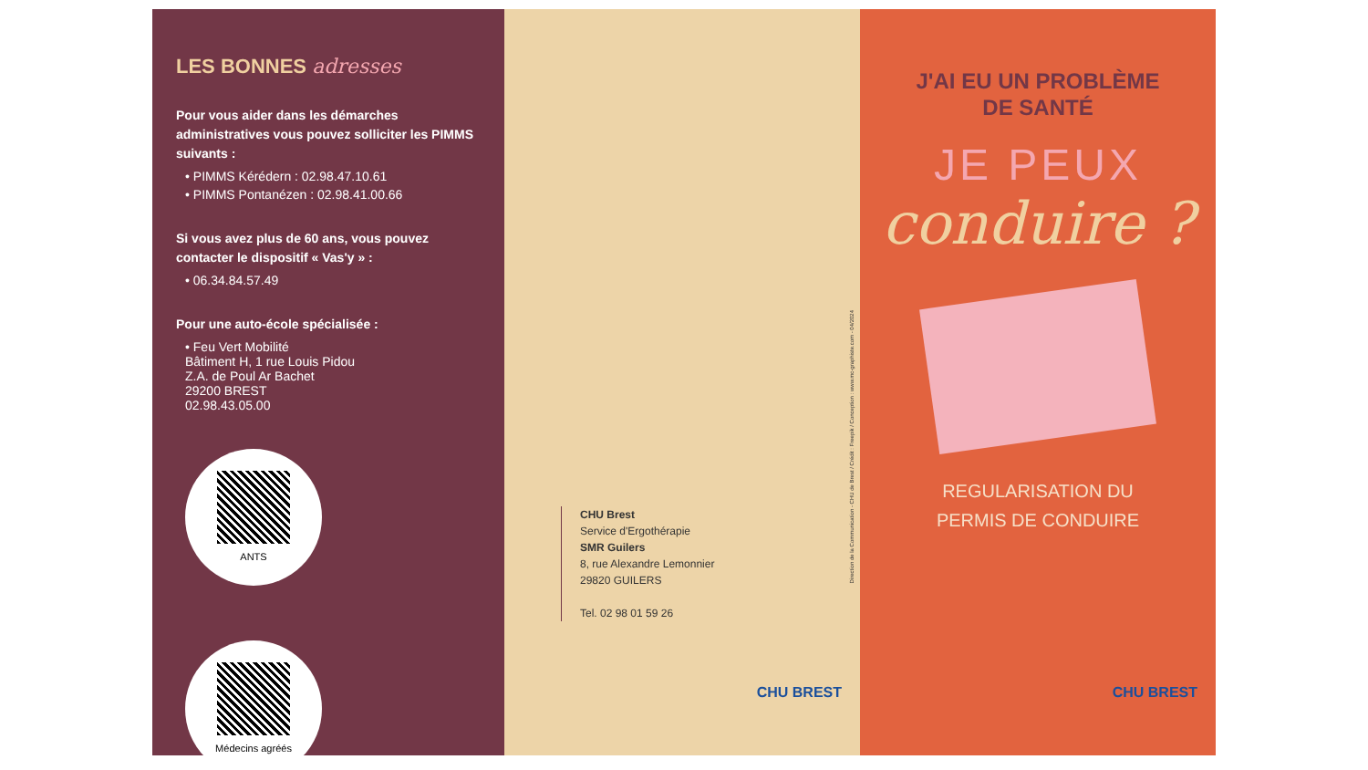LES BONNES adresses
Pour vous aider dans les démarches administratives vous pouvez solliciter les PIMMS suivants :
• PIMMS Kérédern : 02.98.47.10.61
• PIMMS Pontanézen : 02.98.41.00.66
Si vous avez plus de 60 ans, vous pouvez contacter le dispositif « Vas'y » :
• 06.34.84.57.49
Pour une auto-école spécialisée :
• Feu Vert Mobilité
Bâtiment H, 1 rue Louis Pidou
Z.A. de Poul Ar Bachet
29200 BREST
02.98.43.05.00
ANTS
Médecins agréés
CHU Brest
Service d'Ergothérapie
SMR Guilers
8, rue Alexandre Lemonnier
29820 GUILERS
Tel. 02 98 01 59 26
Direction de la Communication - CHU de Brest / Crédit : Freepik / Conception : www.mc-graphiste.com - 04/2024
CHU BREST
J'AI EU UN PROBLÈME
DE SANTÉ
JE PEUX
conduire ?
REGULARISATION DU
PERMIS DE CONDUIRE
CHU BREST